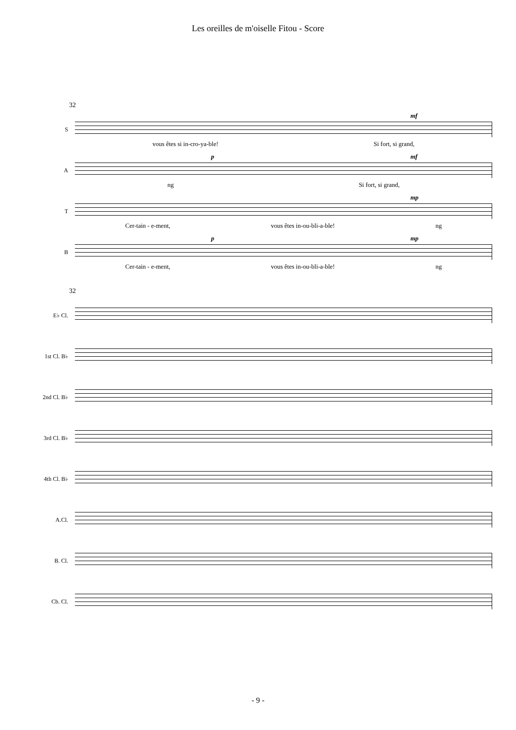Les oreilles de m'oiselle Fitou - Score
32
S
mf
vous êtes si in-cro-ya-ble! Si fort, si grand,
A
p mf
ng Si fort, si grand,
T
mp
Cer-tain - e-ment, vous êtes in-ou-bli-a-ble! ng
B
p mp
Cer-tain - e-ment, vous êtes in-ou-bli-a-ble! ng
32
E♭ Cl.
1st Cl. B♭
2nd Cl. B♭
3rd Cl. B♭
4th Cl. B♭
A.Cl.
B. Cl.
Cb. Cl.
- 9 -